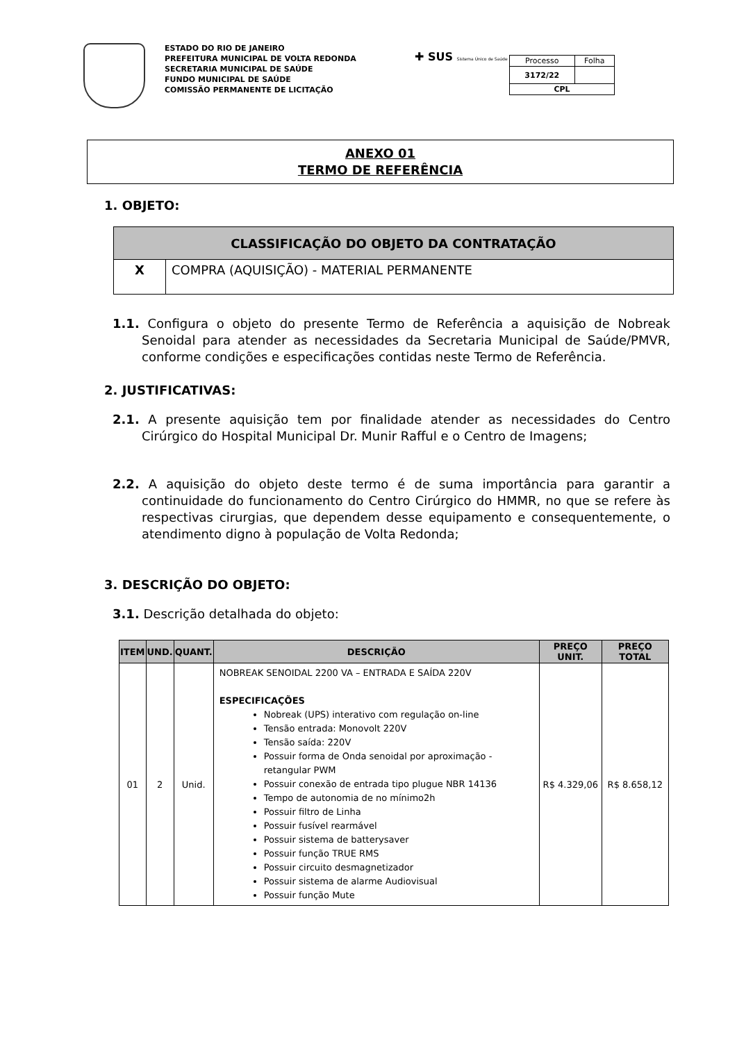ESTADO DO RIO DE JANEIRO
PREFEITURA MUNICIPAL DE VOLTA REDONDA
SECRETARIA MUNICIPAL DE SAÚDE
FUNDO MUNICIPAL DE SAÚDE
COMISSÃO PERMANENTE DE LICITAÇÃO
✚ SUS Sistema Único de Saúde
| Processo | Folha |
| 3172/22 | |
| CPL | |
ANEXO 01
TERMO DE REFERÊNCIA
1. OBJETO:
| CLASSIFICAÇÃO DO OBJETO DA CONTRATAÇÃO | |
| --- | --- |
| X | COMPRA (AQUISIÇÃO) - MATERIAL PERMANENTE |
1.1. Configura o objeto do presente Termo de Referência a aquisição de Nobreak Senoidal para atender as necessidades da Secretaria Municipal de Saúde/PMVR, conforme condições e especificações contidas neste Termo de Referência.
2. JUSTIFICATIVAS:
2.1. A presente aquisição tem por finalidade atender as necessidades do Centro Cirúrgico do Hospital Municipal Dr. Munir Rafful e o Centro de Imagens;
2.2. A aquisição do objeto deste termo é de suma importância para garantir a continuidade do funcionamento do Centro Cirúrgico do HMMR, no que se refere às respectivas cirurgias, que dependem desse equipamento e consequentemente, o atendimento digno à população de Volta Redonda;
3. DESCRIÇÃO DO OBJETO:
3.1. Descrição detalhada do objeto:
| ITEM | UND. | QUANT. | DESCRIÇÃO | PREÇO UNIT. | PREÇO TOTAL |
| --- | --- | --- | --- | --- | --- |
| 01 | 2 | Unid. | NOBREAK SENOIDAL 2200 VA – ENTRADA E SAÍDA 220V ESPECIFICAÇÕES Nobreak (UPS) interativo com regulação on-line Tensão entrada: Monovolt 220V Tensão saída: 220V Possuir forma de Onda senoidal por aproximação - retangular PWM Possuir conexão de entrada tipo plugue NBR 14136 Tempo de autonomia de no mínimo2h Possuir filtro de Linha Possuir fusível rearmável Possuir sistema de batterysaver Possuir função TRUE RMS Possuir circuito desmagnetizador Possuir sistema de alarme Audiovisual Possuir função Mute | R$ 4.329,06 | R$ 8.658,12 |